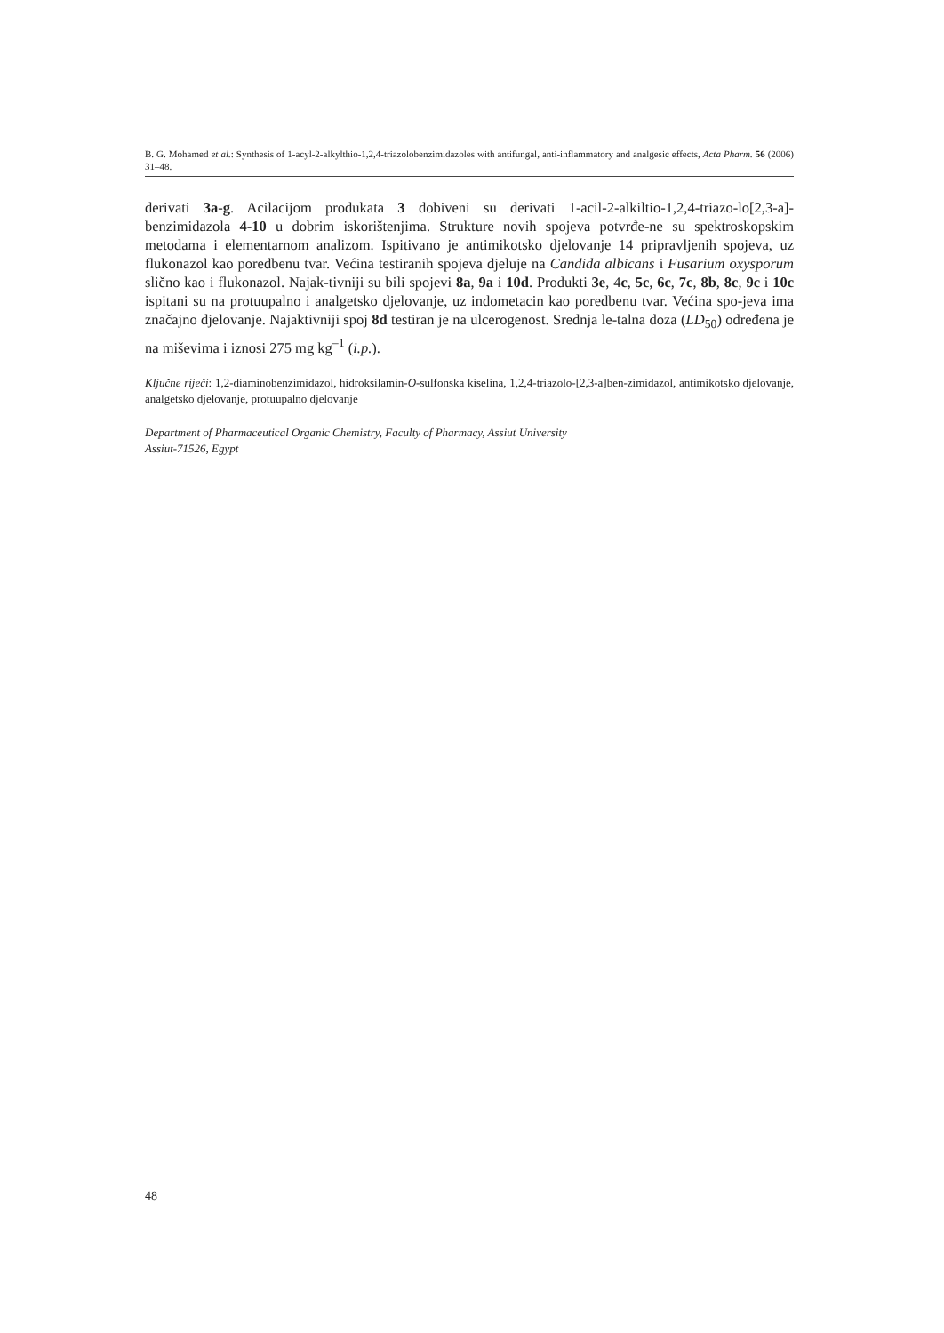B. G. Mohamed et al.: Synthesis of 1-acyl-2-alkylthio-1,2,4-triazolobenzimidazoles with antifungal, anti-inflammatory and analgesic effects, Acta Pharm. 56 (2006) 31–48.
derivati 3a-g. Acilacijom produkata 3 dobiveni su derivati 1-acil-2-alkiltio-1,2,4-triazo-lo[2,3-a]-benzimidazola 4-10 u dobrim iskorištenjima. Strukture novih spojeva potvrđe-ne su spektroskopskim metodama i elementarnom analizom. Ispitivano je antimikotsko djelovanje 14 pripravljenih spojeva, uz flukonazol kao poredbenu tvar. Većina testiranih spojeva djeluje na Candida albicans i Fusarium oxysporum slično kao i flukonazol. Najak-tivniji su bili spojevi 8a, 9a i 10d. Produkti 3e, 4c, 5c, 6c, 7c, 8b, 8c, 9c i 10c ispitani su na protuupalno i analgetsko djelovanje, uz indometacin kao poredbenu tvar. Većina spo-jeva ima značajno djelovanje. Najaktivniji spoj 8d testiran je na ulcerogenost. Srednja le-talna doza (LD<sub>50</sub>) određena je na miševima i iznosi 275 mg kg<sup>–1</sup> (i.p.).
Ključne riječi: 1,2-diaminobenzimidazol, hidroksilamin-O-sulfonska kiselina, 1,2,4-triazolo-[2,3-a]ben-zimidazol, antimikotsko djelovanje, analgetsko djelovanje, protuupalno djelovanje
Department of Pharmaceutical Organic Chemistry, Faculty of Pharmacy, Assiut University
Assiut-71526, Egypt
48